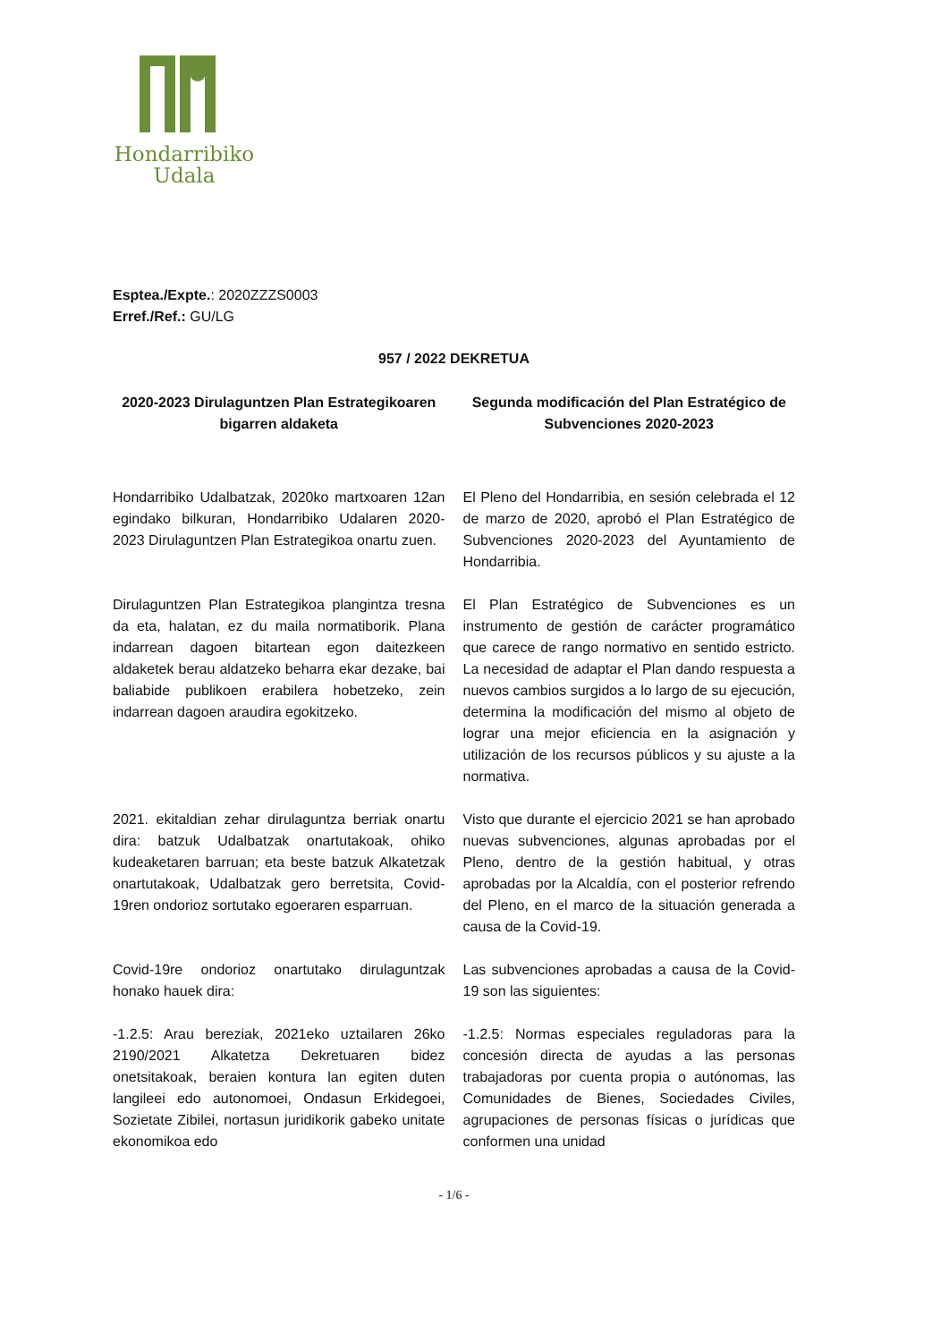Hondarribiko
Udala
Esptea./Expte.: 2020ZZZS0003
Erref./Ref.: GU/LG
957 / 2022 DEKRETUA
2020-2023 Dirulaguntzen Plan Estrategikoaren bigarren aldaketa
Segunda modificación del Plan Estratégico de Subvenciones 2020-2023
Hondarribiko Udalbatzak, 2020ko martxoaren 12an egindako bilkuran, Hondarribiko Udalaren 2020-2023 Dirulaguntzen Plan Estrategikoa onartu zuen.
El Pleno del Hondarribia, en sesión celebrada el 12 de marzo de 2020, aprobó el Plan Estratégico de Subvenciones 2020-2023 del Ayuntamiento de Hondarribia.
Dirulaguntzen Plan Estrategikoa plangintza tresna da eta, halatan, ez du maila normatiborik. Plana indarrean dagoen bitartean egon daitezkeen aldaketek berau aldatzeko beharra ekar dezake, bai baliabide publikoen erabilera hobetzeko, zein indarrean dagoen araudira egokitzeko.
El Plan Estratégico de Subvenciones es un instrumento de gestión de carácter programático que carece de rango normativo en sentido estricto. La necesidad de adaptar el Plan dando respuesta a nuevos cambios surgidos a lo largo de su ejecución, determina la modificación del mismo al objeto de lograr una mejor eficiencia en la asignación y utilización de los recursos públicos y su ajuste a la normativa.
2021. ekitaldian zehar dirulaguntza berriak onartu dira: batzuk Udalbatzak onartutakoak, ohiko kudeaketaren barruan; eta beste batzuk Alkatetzak onartutakoak, Udalbatzak gero berretsita, Covid-19ren ondorioz sortutako egoeraren esparruan.
Visto que durante el ejercicio 2021 se han aprobado nuevas subvenciones, algunas aprobadas por el Pleno, dentro de la gestión habitual, y otras aprobadas por la Alcaldía, con el posterior refrendo del Pleno, en el marco de la situación generada a causa de la Covid-19.
Covid-19re ondorioz onartutako dirulaguntzak honako hauek dira:
Las subvenciones aprobadas a causa de la Covid-19 son las siguientes:
-1.2.5: Arau bereziak, 2021eko uztailaren 26ko 2190/2021 Alkatetza Dekretuaren bidez onetsitakoak, beraien kontura lan egiten duten langileei edo autonomoei, Ondasun Erkidegoei, Sozietate Zibilei, nortasun juridikorik gabeko unitate ekonomikoa edo
-1.2.5: Normas especiales reguladoras para la concesión directa de ayudas a las personas trabajadoras por cuenta propia o autónomas, las Comunidades de Bienes, Sociedades Civiles, agrupaciones de personas físicas o jurídicas que conformen una unidad
- 1/6 -